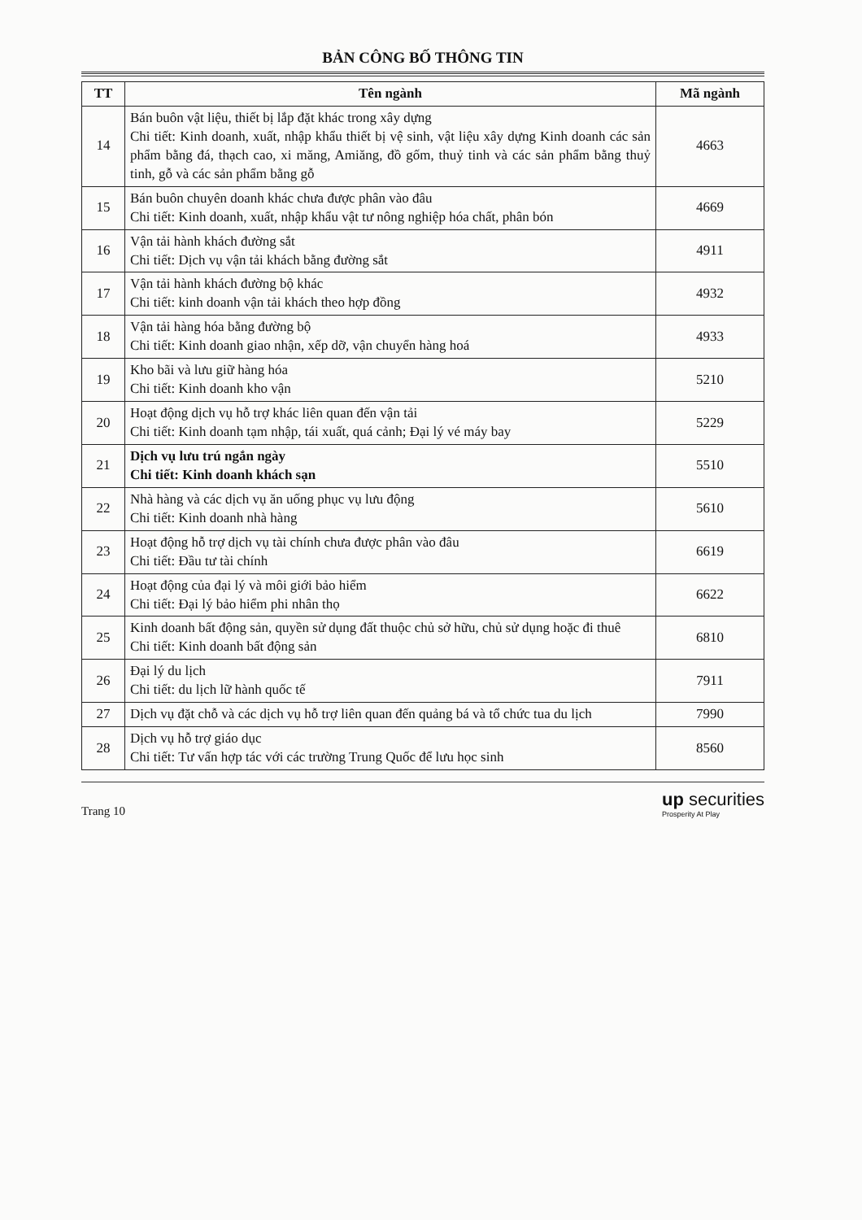BẢN CÔNG BỐ THÔNG TIN
| TT | Tên ngành | Mã ngành |
| --- | --- | --- |
| 14 | Bán buôn vật liệu, thiết bị lắp đặt khác trong xây dựng Chi tiết: Kinh doanh, xuất, nhập khẩu thiết bị vệ sinh, vật liệu xây dựng Kinh doanh các sản phẩm bằng đá, thạch cao, xi măng, Amiăng, đồ gốm, thuỷ tinh và các sản phẩm bằng thuỷ tinh, gỗ và các sản phẩm bằng gỗ | 4663 |
| 15 | Bán buôn chuyên doanh khác chưa được phân vào đâu Chi tiết: Kinh doanh, xuất, nhập khẩu vật tư nông nghiệp hóa chất, phân bón | 4669 |
| 16 | Vận tải hành khách đường sắt Chi tiết: Dịch vụ vận tải khách bằng đường sắt | 4911 |
| 17 | Vận tải hành khách đường bộ khác Chi tiết: kinh doanh vận tải khách theo hợp đồng | 4932 |
| 18 | Vận tải hàng hóa bằng đường bộ Chi tiết: Kinh doanh giao nhận, xếp dỡ, vận chuyển hàng hoá | 4933 |
| 19 | Kho bãi và lưu giữ hàng hóa Chi tiết: Kinh doanh kho vận | 5210 |
| 20 | Hoạt động dịch vụ hỗ trợ khác liên quan đến vận tải Chi tiết: Kinh doanh tạm nhập, tái xuất, quá cảnh; Đại lý vé máy bay | 5229 |
| 21 | Dịch vụ lưu trú ngắn ngày Chi tiết: Kinh doanh khách sạn | 5510 |
| 22 | Nhà hàng và các dịch vụ ăn uống phục vụ lưu động Chi tiết: Kinh doanh nhà hàng | 5610 |
| 23 | Hoạt động hỗ trợ dịch vụ tài chính chưa được phân vào đâu Chi tiết: Đầu tư tài chính | 6619 |
| 24 | Hoạt động của đại lý và môi giới bảo hiểm Chi tiết: Đại lý bảo hiểm phi nhân thọ | 6622 |
| 25 | Kinh doanh bất động sản, quyền sử dụng đất thuộc chủ sở hữu, chủ sử dụng hoặc đi thuê Chi tiết: Kinh doanh bất động sản | 6810 |
| 26 | Đại lý du lịch Chi tiết: du lịch lữ hành quốc tế | 7911 |
| 27 | Dịch vụ đặt chỗ và các dịch vụ hỗ trợ liên quan đến quảng bá và tổ chức tua du lịch | 7990 |
| 28 | Dịch vụ hỗ trợ giáo dục Chi tiết: Tư vấn hợp tác với các trường Trung Quốc để lưu học sinh | 8560 |
Trang 10
up securities
Prosperity At Play